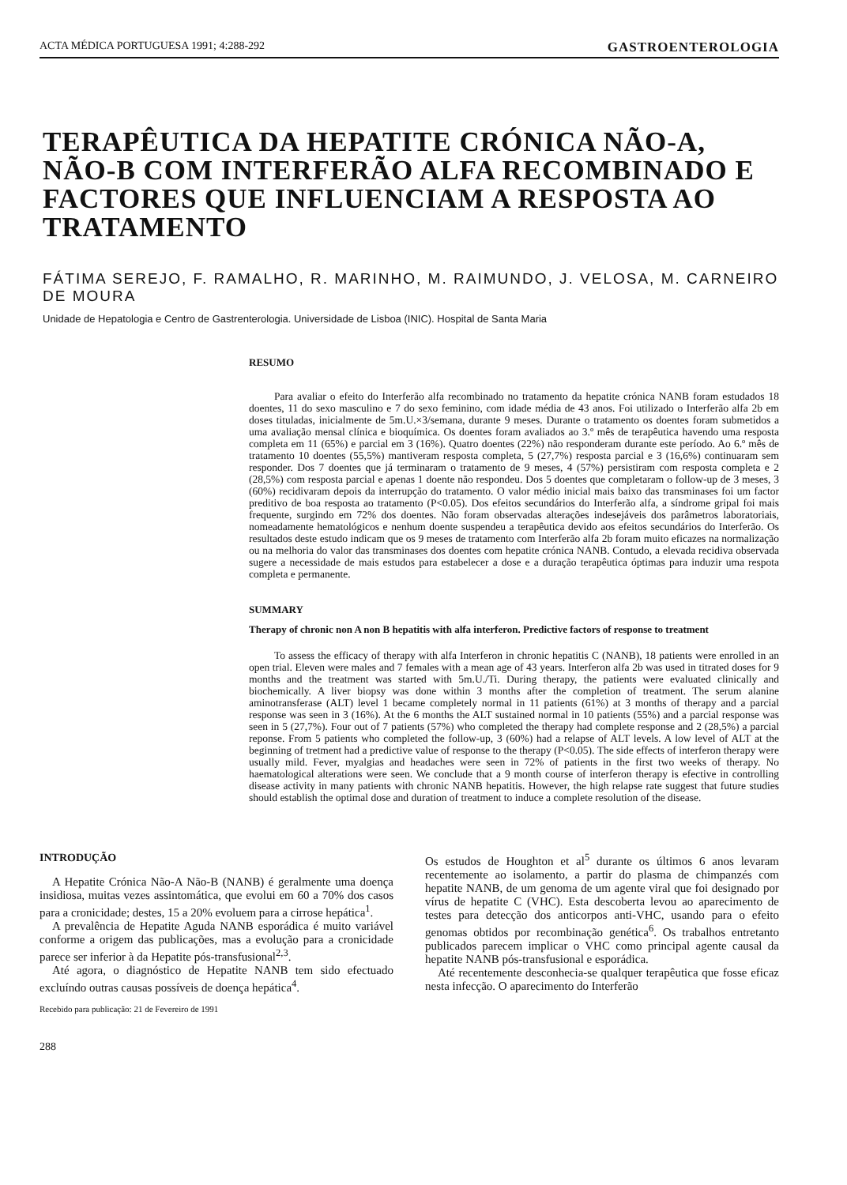ACTA MÉDICA PORTUGUESA 1991; 4:288-292 GASTROENTEROLOGIA
TERAPÊUTICA DA HEPATITE CRÓNICA NÃO-A, NÃO-B COM INTERFERÃO ALFA RECOMBINADO E FACTORES QUE INFLUENCIAM A RESPOSTA AO TRATAMENTO
FÁTIMA SEREJO, F. RAMALHO, R. MARINHO, M. RAIMUNDO, J. VELOSA, M. CARNEIRO DE MOURA
Unidade de Hepatologia e Centro de Gastrenterologia. Universidade de Lisboa (INIC). Hospital de Santa Maria
RESUMO
Para avaliar o efeito do Interferão alfa recombinado no tratamento da hepatite crónica NANB foram estudados 18 doentes, 11 do sexo masculino e 7 do sexo feminino, com idade média de 43 anos. Foi utilizado o Interferão alfa 2b em doses tituladas, inicialmente de 5m.U.×3/semana, durante 9 meses. Durante o tratamento os doentes foram submetidos a uma avaliação mensal clínica e bioquímica. Os doentes foram avaliados ao 3.º mês de terapêutica havendo uma resposta completa em 11 (65%) e parcial em 3 (16%). Quatro doentes (22%) não responderam durante este período. Ao 6.º mês de tratamento 10 doentes (55,5%) mantiveram resposta completa, 5 (27,7%) resposta parcial e 3 (16,6%) continuaram sem responder. Dos 7 doentes que já terminaram o tratamento de 9 meses, 4 (57%) persistiram com resposta completa e 2 (28,5%) com resposta parcial e apenas 1 doente não respondeu. Dos 5 doentes que completaram o follow-up de 3 meses, 3 (60%) recidivaram depois da interrupção do tratamento. O valor médio inicial mais baixo das transminases foi um factor preditivo de boa resposta ao tratamento (P<0.05). Dos efeitos secundários do Interferão alfa, a síndrome gripal foi mais frequente, surgindo em 72% dos doentes. Não foram observadas alterações indesejáveis dos parâmetros laboratoriais, nomeadamente hematológicos e nenhum doente suspendeu a terapêutica devido aos efeitos secundários do Interferão. Os resultados deste estudo indicam que os 9 meses de tratamento com Interferão alfa 2b foram muito eficazes na normalização ou na melhoria do valor das transminases dos doentes com hepatite crónica NANB. Contudo, a elevada recidiva observada sugere a necessidade de mais estudos para estabelecer a dose e a duração terapêutica óptimas para induzir uma respota completa e permanente.
SUMMARY
Therapy of chronic non A non B hepatitis with alfa interferon. Predictive factors of response to treatment
To assess the efficacy of therapy with alfa Interferon in chronic hepatitis C (NANB), 18 patients were enrolled in an open trial. Eleven were males and 7 females with a mean age of 43 years. Interferon alfa 2b was used in titrated doses for 9 months and the treatment was started with 5m.U./Ti. During therapy, the patients were evaluated clinically and biochemically. A liver biopsy was done within 3 months after the completion of treatment. The serum alanine aminotransferase (ALT) level 1 became completely normal in 11 patients (61%) at 3 months of therapy and a parcial response was seen in 3 (16%). At the 6 months the ALT sustained normal in 10 patients (55%) and a parcial response was seen in 5 (27,7%). Four out of 7 patients (57%) who completed the therapy had complete response and 2 (28,5%) a parcial reponse. From 5 patients who completed the follow-up, 3 (60%) had a relapse of ALT levels. A low level of ALT at the beginning of tretment had a predictive value of response to the therapy (P<0.05). The side effects of interferon therapy were usually mild. Fever, myalgias and headaches were seen in 72% of patients in the first two weeks of therapy. No haematological alterations were seen. We conclude that a 9 month course of interferon therapy is efective in controlling disease activity in many patients with chronic NANB hepatitis. However, the high relapse rate suggest that future studies should establish the optimal dose and duration of treatment to induce a complete resolution of the disease.
INTRODUÇÃO
A Hepatite Crónica Não-A Não-B (NANB) é geralmente uma doença insidiosa, muitas vezes assintomática, que evolui em 60 a 70% dos casos para a cronicidade; destes, 15 a 20% evoluem para a cirrose hepática<sup>1</sup>.
A prevalência de Hepatite Aguda NANB esporádica é muito variável conforme a origem das publicações, mas a evolução para a cronicidade parece ser inferior à da Hepatite pós-transfusional<sup>2,3</sup>.
Até agora, o diagnóstico de Hepatite NANB tem sido efectuado excluíndo outras causas possíveis de doença hepática<sup>4</sup>.
Recebido para publicação: 21 de Fevereiro de 1991
288
Os estudos de Houghton et al<sup>5</sup> durante os últimos 6 anos levaram recentemente ao isolamento, a partir do plasma de chimpanzés com hepatite NANB, de um genoma de um agente viral que foi designado por vírus de hepatite C (VHC). Esta descoberta levou ao aparecimento de testes para detecção dos anticorpos anti-VHC, usando para o efeito genomas obtidos por recombinação genética<sup>6</sup>. Os trabalhos entretanto publicados parecem implicar o VHC como principal agente causal da hepatite NANB pós-transfusional e esporádica.
Até recentemente desconhecia-se qualquer terapêutica que fosse eficaz nesta infecção. O aparecimento do Interferão